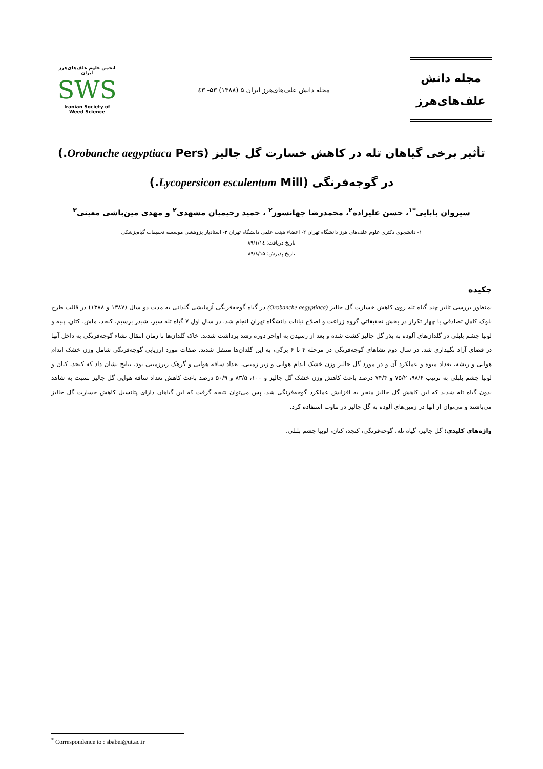مجله دانش
علف‌های‌هرز
مجله دانش علف‌های‌هرز ایران ۵ (۱۳۸۸) ۵۳- ٤۳
انجمن علوم علف‌های‌هرز ایران
SWS
Iranian Society of Weed Science
تأثیر برخی گیاهان تله در کاهش خسارت گل جالیز (Orobanche aegyptiaca Pers.) در گوجه‌فرنگی (Lycopersicon esculentum Mill.)
سیروان بابایی<sup>*۱</sup>، حسن علیزاده<sup>۲</sup>، محمدرضا جهانسوز<sup>۲</sup> ، حمید رحیمیان مشهدی<sup>۲</sup> و مهدی مین‌باشی معینی<sup>۳</sup>
۱- دانشجوی دکتری علوم علف‌های هرز دانشگاه تهران ۲- اعضاء هیئت علمی دانشگاه تهران ۳- استادیار پژوهشی موسسه تحقیقات گیاه‌پزشکی
تاریخ دریافت: ۸۹/۱/۱٤
تاریخ پذیرش: ۸۹/۸/۱۵
چکیده
بمنظور بررسی تاثیر چند گیاه تله روی کاهش خسارت گل جالیز (Orobanche aegyptiaca) در گیاه گوجه‌فرنگی آزمایشی گلدانی به مدت دو سال (۱۳۸۷ و ۱۳۸۸) در قالب طرح بلوک کامل تصادفی با چهار تکرار در بخش تحقیقاتی گروه زراعت و اصلاح نباتات دانشگاه تهران انجام شد. در سال اول ۷ گیاه تله سیر، شبدر برسیم، کنجد، ماش، کتان، پنبه و لوبیا چشم بلبلی در گلدان‌های آلوده به بذر گل جالیز کشت شده و بعد از رسیدن به اواخر دوره رشد برداشت شدند. خاک گلدان‌ها تا زمان انتقال نشاء گوجه‌فرنگی به داخل آنها در فضای آزاد نگهداری شد. در سال دوم نشاهای گوجه‌فرنگی در مرحله ۴ تا ۶ برگی، به این گلدان‌ها منتقل شدند. صفات مورد ارزیابی گوجه‌فرنگی شامل وزن خشک اندام هوایی و ریشه، تعداد میوه و عملکرد آن و در مورد گل جالیز وزن خشک اندام هوایی و زیر زمینی، تعداد ساقه هوایی و گرهک زیرزمینی بود. نتایج نشان داد که کنجد، کتان و لوبیا چشم بلبلی به ترتیب ۹۸/۶، ۷۵/۲ و ۷۴/۴ درصد باعث کاهش وزن خشک گل جالیز و ۱۰۰، ۸۳/۵ و ۵۰/۹ درصد باعث کاهش تعداد ساقه هوایی گل جالیز نسبت به شاهد بدون گیاه تله شدند که این کاهش گل جالیز منجر به افزایش عملکرد گوجه‌فرنگی شد. پس می‌توان نتیجه گرفت که این گیاهان دارای پتانسیل کاهش خسارت گل جالیز می‌باشند و می‌توان از آنها در زمین‌های آلوده به گل جالیز در تناوب استفاده کرد.
واژه‌های کلیدی: گل جالیز، گیاه تله، گوجه‌فرنگی، کنجد، کتان، لوبیا چشم بلبلی.
<sup>*</sup> Correspondence to : sbabei@ut.ac.ir